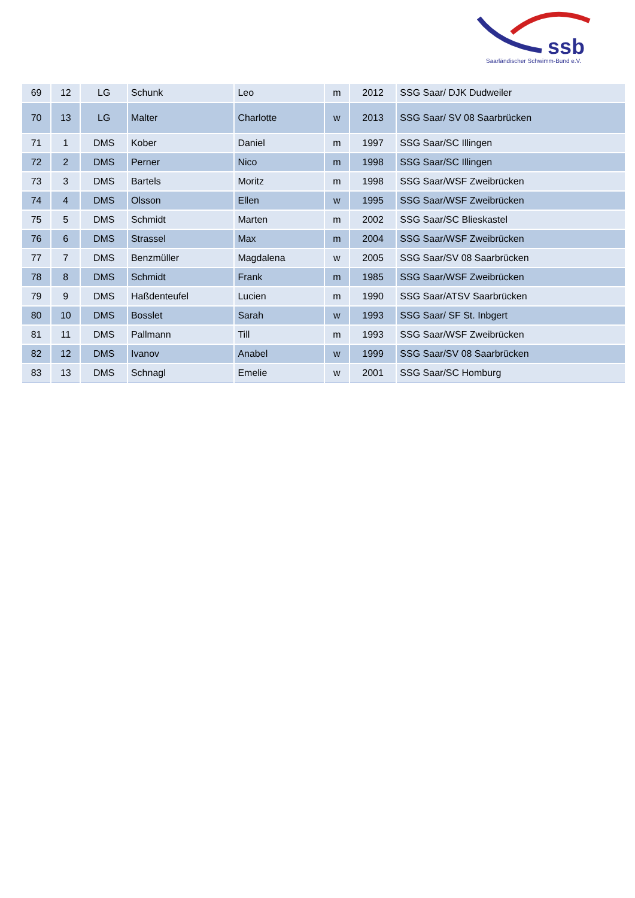ssb
Saarländischer Schwimm-Bund e.V.
| 69 | 12 | LG | Schunk | Leo | m | 2012 | SSG Saar/ DJK Dudweiler |
| 70 | 13 | LG | Malter | Charlotte | w | 2013 | SSG Saar/ SV 08 Saarbrücken |
| 71 | 1 | DMS | Kober | Daniel | m | 1997 | SSG Saar/SC Illingen |
| 72 | 2 | DMS | Perner | Nico | m | 1998 | SSG Saar/SC Illingen |
| 73 | 3 | DMS | Bartels | Moritz | m | 1998 | SSG Saar/WSF Zweibrücken |
| 74 | 4 | DMS | Olsson | Ellen | w | 1995 | SSG Saar/WSF Zweibrücken |
| 75 | 5 | DMS | Schmidt | Marten | m | 2002 | SSG Saar/SC Blieskastel |
| 76 | 6 | DMS | Strassel | Max | m | 2004 | SSG Saar/WSF Zweibrücken |
| 77 | 7 | DMS | Benzmüller | Magdalena | w | 2005 | SSG Saar/SV 08 Saarbrücken |
| 78 | 8 | DMS | Schmidt | Frank | m | 1985 | SSG Saar/WSF Zweibrücken |
| 79 | 9 | DMS | Haßdenteufel | Lucien | m | 1990 | SSG Saar/ATSV Saarbrücken |
| 80 | 10 | DMS | Bosslet | Sarah | w | 1993 | SSG Saar/ SF St. Inbgert |
| 81 | 11 | DMS | Pallmann | Till | m | 1993 | SSG Saar/WSF Zweibrücken |
| 82 | 12 | DMS | Ivanov | Anabel | w | 1999 | SSG Saar/SV 08 Saarbrücken |
| 83 | 13 | DMS | Schnagl | Emelie | w | 2001 | SSG Saar/SC Homburg |